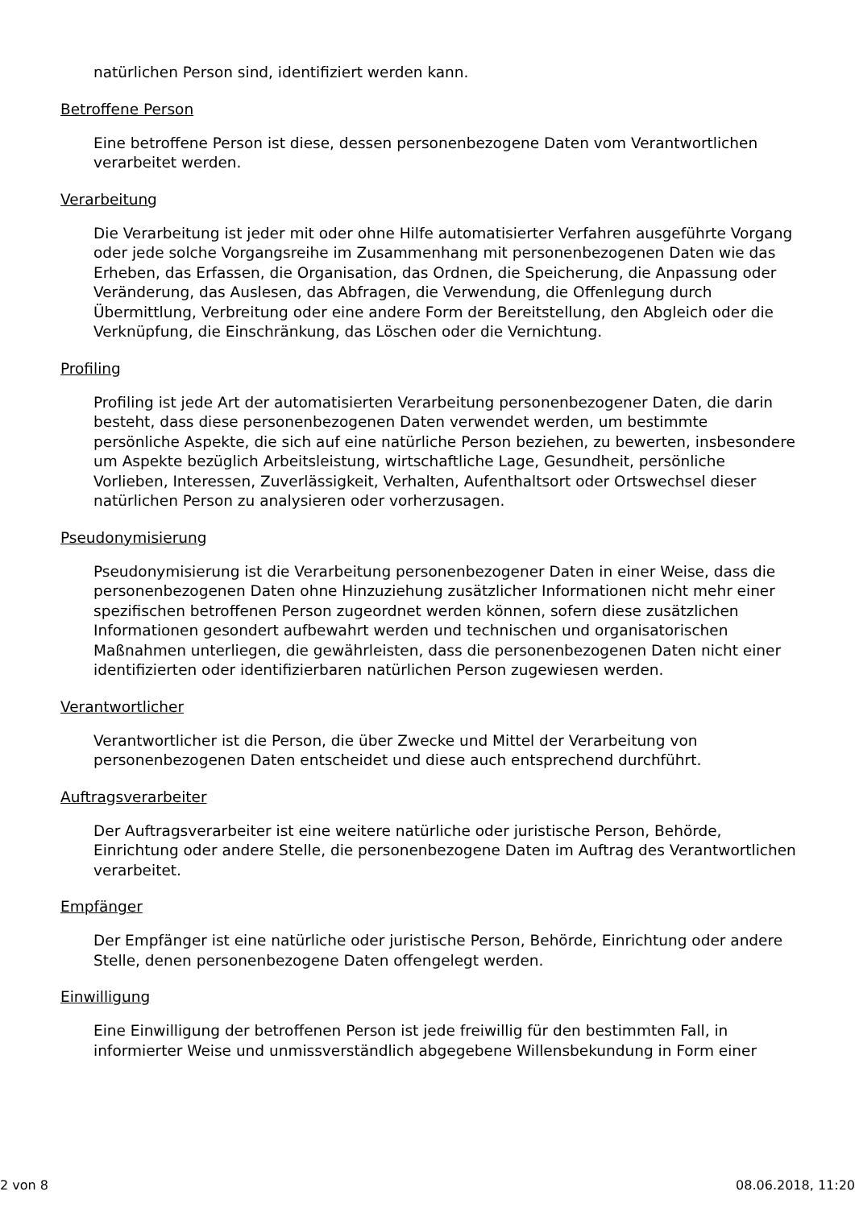natürlichen Person sind, identifiziert werden kann.
Betroffene Person
Eine betroffene Person ist diese, dessen personenbezogene Daten vom Verantwortlichen verarbeitet werden.
Verarbeitung
Die Verarbeitung ist jeder mit oder ohne Hilfe automatisierter Verfahren ausgeführte Vorgang oder jede solche Vorgangsreihe im Zusammenhang mit personenbezogenen Daten wie das Erheben, das Erfassen, die Organisation, das Ordnen, die Speicherung, die Anpassung oder Veränderung, das Auslesen, das Abfragen, die Verwendung, die Offenlegung durch Übermittlung, Verbreitung oder eine andere Form der Bereitstellung, den Abgleich oder die Verknüpfung, die Einschränkung, das Löschen oder die Vernichtung.
Profiling
Profiling ist jede Art der automatisierten Verarbeitung personenbezogener Daten, die darin besteht, dass diese personenbezogenen Daten verwendet werden, um bestimmte persönliche Aspekte, die sich auf eine natürliche Person beziehen, zu bewerten, insbesondere um Aspekte bezüglich Arbeitsleistung, wirtschaftliche Lage, Gesundheit, persönliche Vorlieben, Interessen, Zuverlässigkeit, Verhalten, Aufenthaltsort oder Ortswechsel dieser natürlichen Person zu analysieren oder vorherzusagen.
Pseudonymisierung
Pseudonymisierung ist die Verarbeitung personenbezogener Daten in einer Weise, dass die personenbezogenen Daten ohne Hinzuziehung zusätzlicher Informationen nicht mehr einer spezifischen betroffenen Person zugeordnet werden können, sofern diese zusätzlichen Informationen gesondert aufbewahrt werden und technischen und organisatorischen Maßnahmen unterliegen, die gewährleisten, dass die personenbezogenen Daten nicht einer identifizierten oder identifizierbaren natürlichen Person zugewiesen werden.
Verantwortlicher
Verantwortlicher ist die Person, die über Zwecke und Mittel der Verarbeitung von personenbezogenen Daten entscheidet und diese auch entsprechend durchführt.
Auftragsverarbeiter
Der Auftragsverarbeiter ist eine weitere natürliche oder juristische Person, Behörde, Einrichtung oder andere Stelle, die personenbezogene Daten im Auftrag des Verantwortlichen verarbeitet.
Empfänger
Der Empfänger ist eine natürliche oder juristische Person, Behörde, Einrichtung oder andere Stelle, denen personenbezogene Daten offengelegt werden.
Einwilligung
Eine Einwilligung der betroffenen Person ist jede freiwillig für den bestimmten Fall, in informierter Weise und unmissverständlich abgegebene Willensbekundung in Form einer
2 von 8 08.06.2018, 11:20